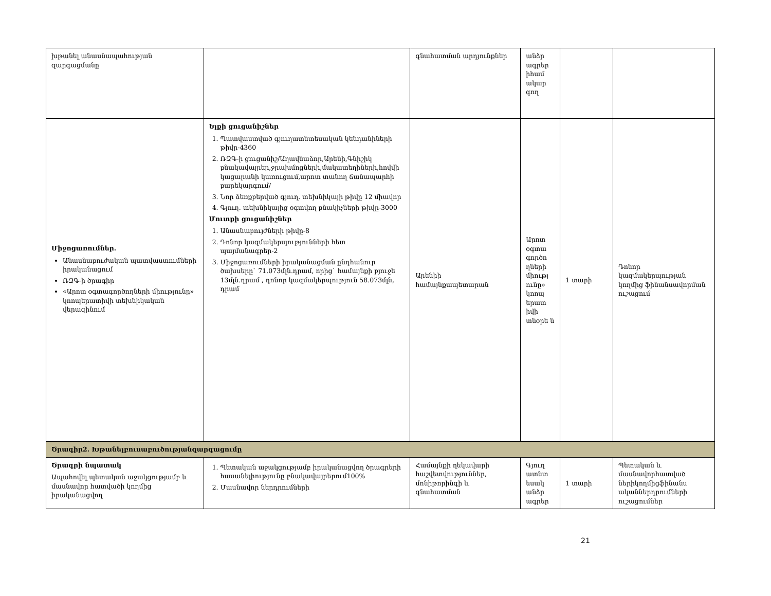| խթանել անասնապահության զարգացմանը | | գնահատման արդյունքներ | անձր ագրեր իհամ ակար գող | | |
| Միջոցառումներ. Անասնաբուժական պատվաստումների իրականացում ՌԶԳ-ի ծրագիր «Արոտ օգտագործողների միությունը» կոոպերատիվի տեխնիկական վերազինում | Ելքի ցուցանիշներ 1. Պատվաստված գյուղատնտեսական կենդանիների թիվը-4360 2. ՌԶԳ-ի ցուցանիշ/Աղավնաձոր,Արենի,Գնիշիկ բնակավայրեր,ջրախմոցների,մակատեղիների,հովվի կացարանի կառուցում,արոտ տանող ճանապարհի բարեկարգում/ 3. Նոր ձեռքբերված գյուղ. տեխնիկայի թիվը 12 միավոր 4. Գյուղ. տեխնիկայից օգտվող բնակիչների թիվը-3000 Մուտքի ցուցանիշներ 1. Անասնաբույժների թիվը-8 2. Դոնոր կազմակերպությունների հետ պայմանագրեր-2 3. Միջոցառումների իրականացման ընդհանուր ծախսերը` 71.073մլն.դրամ, որից` համայնքի բյուջե 13մլն.դրամ , դոնոր կազմակերպություն 58.073մլն, դրամ | Արենիի համայնքապետարան | Արոտ օգտա գործո ղների միությ ունը» կոոպ երատ իվի տնօրե ն | 1 տարի | Դոնոր կազմակերպության կողմից ֆինանսավորման ուշացում |
| Ծրագիր2. Խթանելբուսաբուծությանզարգացումը | | | | | |
| Ծրագրի նպատակ Ապահովել պետական աջակցությամբ և մասնավոր հատվածի կողմից իրականացվող | 1. Պետական աջակցությամբ իրականացվող ծրագրերի հասանելիությունը բնակավայրերում100% 2. Մասնավոր ներդրումների | Համայնքի ղեկավարի հաշվետվություններ, մոնիթորինգի և գնահատման | Գյուղ ատնտ եսակ անձր ագրեր | 1 տարի | Պետական և մասնավորհատված ներիկողմիցֆինանս ականներդրումների ուշացումներ |
21